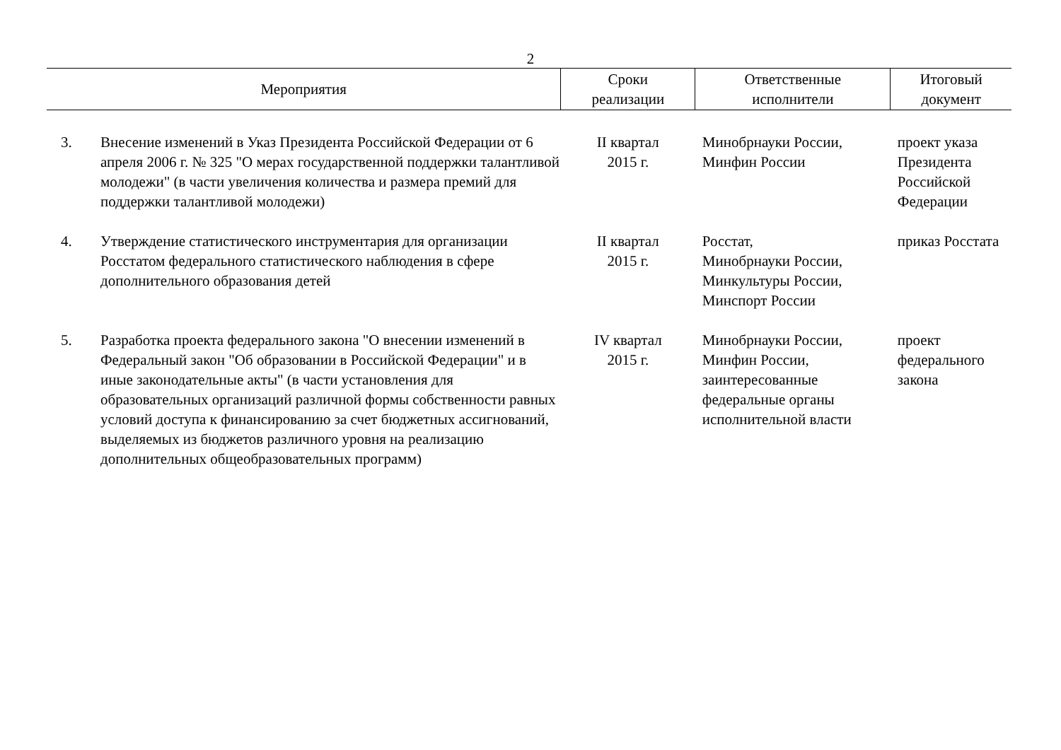2
| Мероприятия | | Сроки реализации | Ответственные исполнители | Итоговый документ |
| --- | --- | --- | --- | --- |
| 3. | Внесение изменений в Указ Президента Российской Федерации от 6 апреля 2006 г. № 325 "О мерах государственной поддержки талантливой молодежи" (в части увеличения количества и размера премий для поддержки талантливой молодежи) | II квартал 2015 г. | Минобрнауки России, Минфин России | проект указа Президента Российской Федерации |
| 4. | Утверждение статистического инструментария для организации Росстатом федерального статистического наблюдения в сфере дополнительного образования детей | II квартал 2015 г. | Росстат, Минобрнауки России, Минкультуры России, Минспорт России | приказ Росстата |
| 5. | Разработка проекта федерального закона "О внесении изменений в Федеральный закон "Об образовании в Российской Федерации" и в иные законодательные акты" (в части установления для образовательных организаций различной формы собственности равных условий доступа к финансированию за счет бюджетных ассигнований, выделяемых из бюджетов различного уровня на реализацию дополнительных общеобразовательных программ) | IV квартал 2015 г. | Минобрнауки России, Минфин России, заинтересованные федеральные органы исполнительной власти | проект федерального закона |